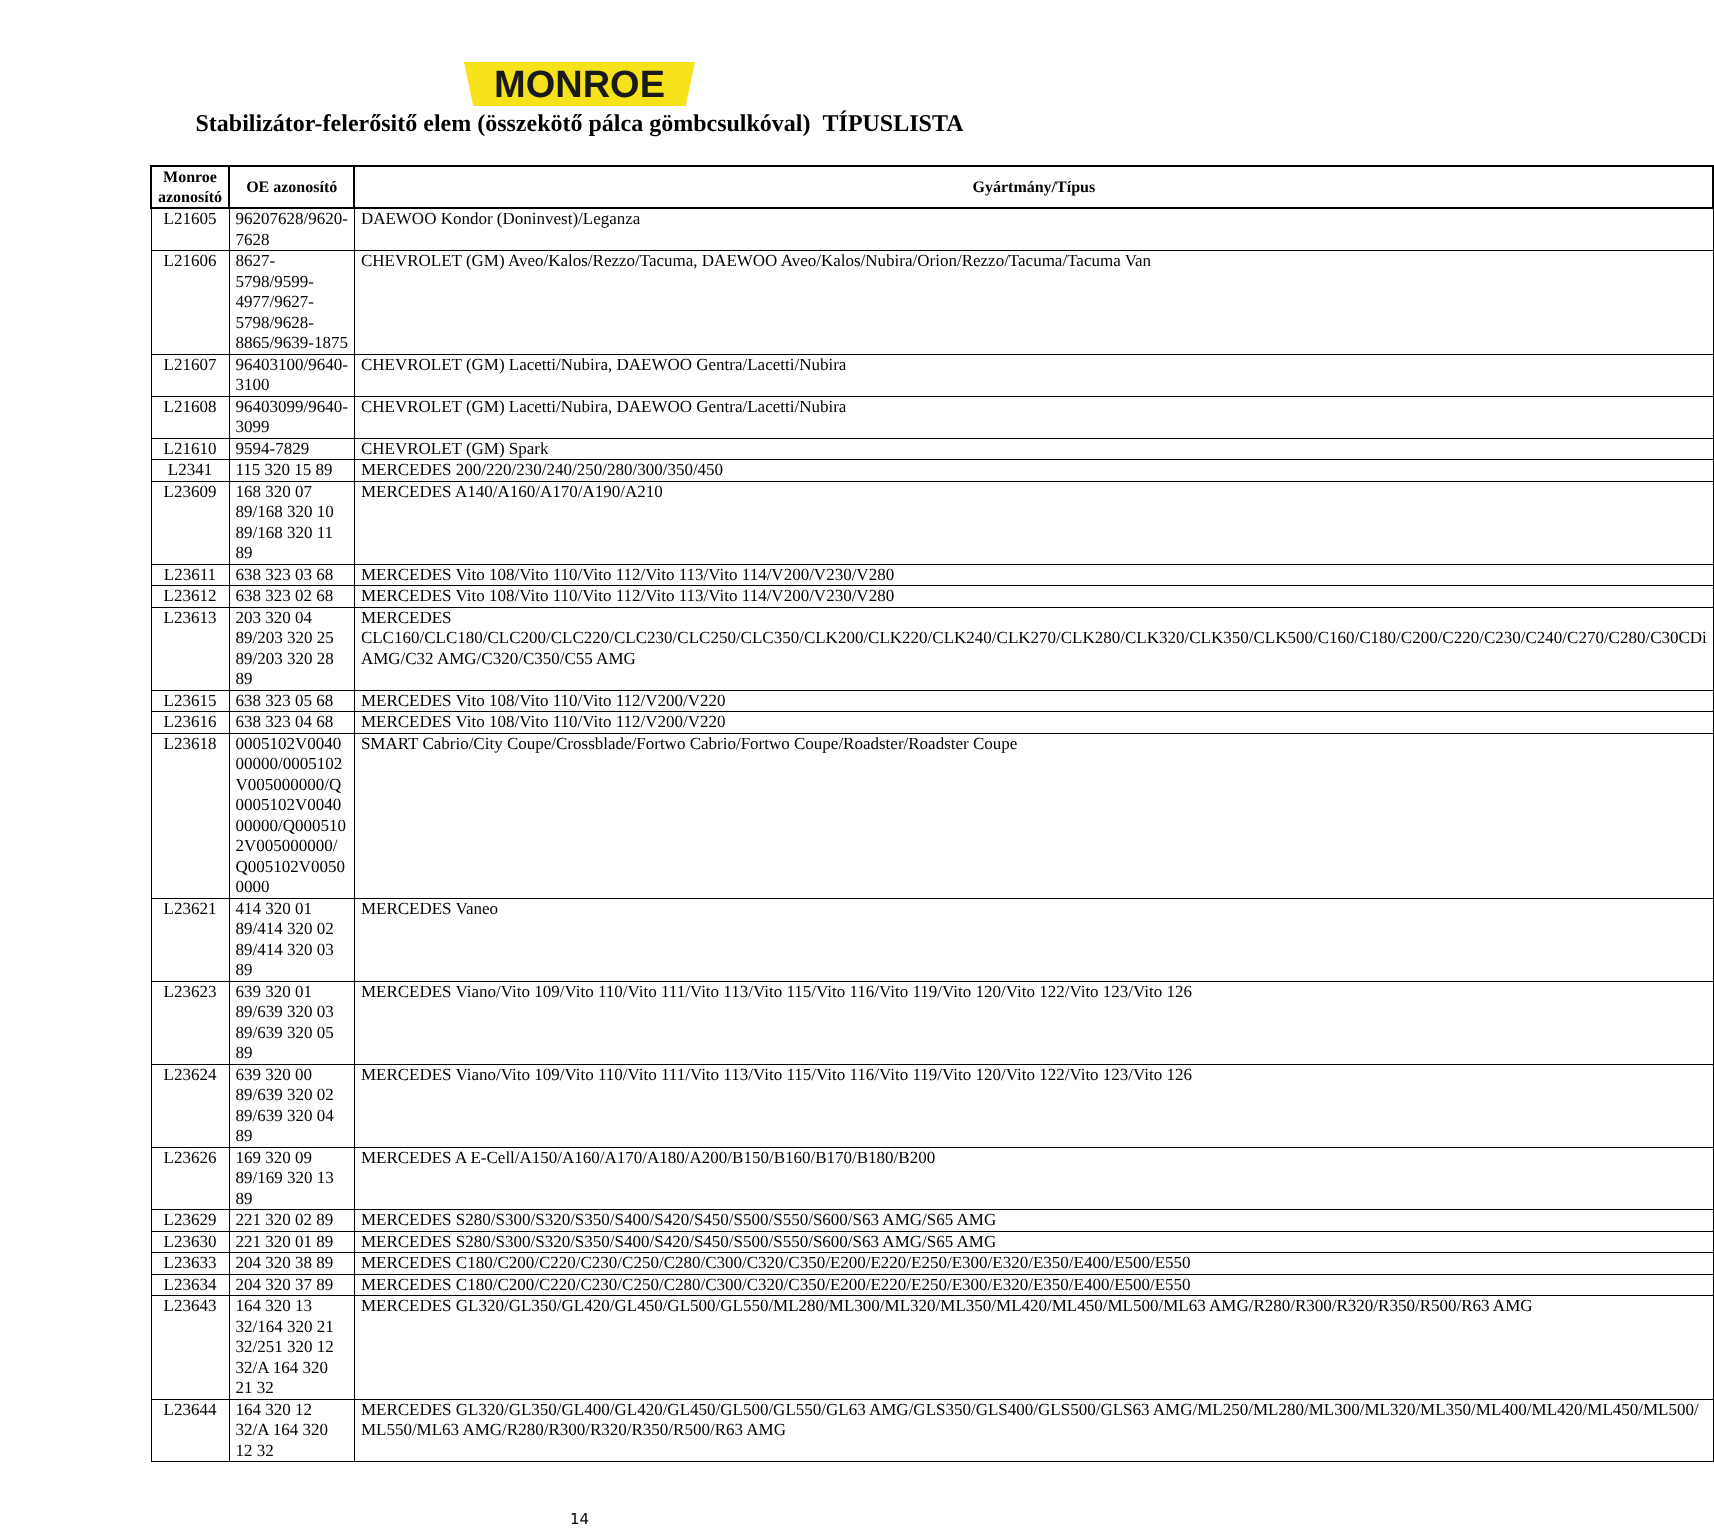MONROE
Stabilizátor-felerősitő elem (összekötő pálca gömbcsulkóval) TÍPUSLISTA
| Monroe azonosító | OE azonosító | Gyártmány/Típus |
| --- | --- | --- |
| L21605 | 96207628/9620-7628 | DAEWOO Kondor (Doninvest)/Leganza |
| L21606 | 8627-5798/9599-4977/9627-5798/9628-8865/9639-1875 | CHEVROLET (GM) Aveo/Kalos/Rezzo/Tacuma, DAEWOO Aveo/Kalos/Nubira/Orion/Rezzo/Tacuma/Tacuma Van |
| L21607 | 96403100/9640-3100 | CHEVROLET (GM) Lacetti/Nubira, DAEWOO Gentra/Lacetti/Nubira |
| L21608 | 96403099/9640-3099 | CHEVROLET (GM) Lacetti/Nubira, DAEWOO Gentra/Lacetti/Nubira |
| L21610 | 9594-7829 | CHEVROLET (GM) Spark |
| L2341 | 115 320 15 89 | MERCEDES 200/220/230/240/250/280/300/350/450 |
| L23609 | 168 320 07 89/168 320 10 89/168 320 11 89 | MERCEDES A140/A160/A170/A190/A210 |
| L23611 | 638 323 03 68 | MERCEDES Vito 108/Vito 110/Vito 112/Vito 113/Vito 114/V200/V230/V280 |
| L23612 | 638 323 02 68 | MERCEDES Vito 108/Vito 110/Vito 112/Vito 113/Vito 114/V200/V230/V280 |
| L23613 | 203 320 04 89/203 320 25 89/203 320 28 89 | MERCEDES CLC160/CLC180/CLC200/CLC220/CLC230/CLC250/CLC350/CLK200/CLK220/CLK240/CLK270/CLK280/CLK320/CLK350/CLK500/C160/C180/C200/C220/C230/C240/C270/C280/C30CDi AMG/C32 AMG/C320/C350/C55 AMG |
| L23615 | 638 323 05 68 | MERCEDES Vito 108/Vito 110/Vito 112/V200/V220 |
| L23616 | 638 323 04 68 | MERCEDES Vito 108/Vito 110/Vito 112/V200/V220 |
| L23618 | 0005102V004000000/0005102V005000000/Q0005102V004000000/Q0005102V005000000/Q005102V00500000 | SMART Cabrio/City Coupe/Crossblade/Fortwo Cabrio/Fortwo Coupe/Roadster/Roadster Coupe |
| L23621 | 414 320 01 89/414 320 02 89/414 320 03 89 | MERCEDES Vaneo |
| L23623 | 639 320 01 89/639 320 03 89/639 320 05 89 | MERCEDES Viano/Vito 109/Vito 110/Vito 111/Vito 113/Vito 115/Vito 116/Vito 119/Vito 120/Vito 122/Vito 123/Vito 126 |
| L23624 | 639 320 00 89/639 320 02 89/639 320 04 89 | MERCEDES Viano/Vito 109/Vito 110/Vito 111/Vito 113/Vito 115/Vito 116/Vito 119/Vito 120/Vito 122/Vito 123/Vito 126 |
| L23626 | 169 320 09 89/169 320 13 89 | MERCEDES A E-Cell/A150/A160/A170/A180/A200/B150/B160/B170/B180/B200 |
| L23629 | 221 320 02 89 | MERCEDES S280/S300/S320/S350/S400/S420/S450/S500/S550/S600/S63 AMG/S65 AMG |
| L23630 | 221 320 01 89 | MERCEDES S280/S300/S320/S350/S400/S420/S450/S500/S550/S600/S63 AMG/S65 AMG |
| L23633 | 204 320 38 89 | MERCEDES C180/C200/C220/C230/C250/C280/C300/C320/C350/E200/E220/E250/E300/E320/E350/E400/E500/E550 |
| L23634 | 204 320 37 89 | MERCEDES C180/C200/C220/C230/C250/C280/C300/C320/C350/E200/E220/E250/E300/E320/E350/E400/E500/E550 |
| L23643 | 164 320 13 32/164 320 21 32/251 320 12 32/A 164 320 21 32 | MERCEDES GL320/GL350/GL420/GL450/GL500/GL550/ML280/ML300/ML320/ML350/ML420/ML450/ML500/ML63 AMG/R280/R300/R320/R350/R500/R63 AMG |
| L23644 | 164 320 12 32/A 164 320 12 32 | MERCEDES GL320/GL350/GL400/GL420/GL450/GL500/GL550/GL63 AMG/GLS350/GLS400/GLS500/GLS63 AMG/ML250/ML280/ML300/ML320/ML350/ML400/ML420/ML450/ML500/ML550/ML63 AMG/R280/R300/R320/R350/R500/R63 AMG |
14